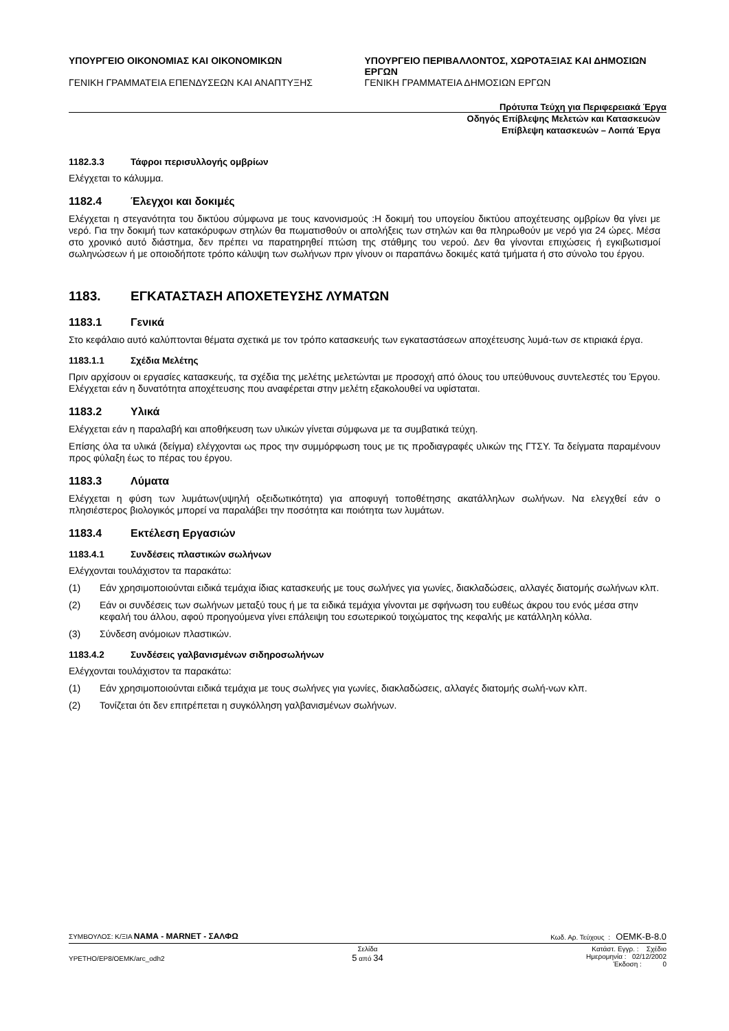ΥΠΟΥΡΓΕΙΟ ΟΙΚΟΝΟΜΙΑΣ ΚΑΙ ΟΙΚΟΝΟΜΙΚΩΝ
ΓΕΝΙΚΗ ΓΡΑΜΜΑΤΕΙΑ ΕΠΕΝΔΥΣΕΩΝ ΚΑΙ ΑΝΑΠΤΥΞΗΣ
ΥΠΟΥΡΓΕΙΟ ΠΕΡΙΒΑΛΛΟΝΤΟΣ, ΧΩΡΟΤΑΞΙΑΣ ΚΑΙ ΔΗΜΟΣΙΩΝ ΕΡΓΩΝ
ΓΕΝΙΚΗ ΓΡΑΜΜΑΤΕΙΑ ΔΗΜΟΣΙΩΝ ΕΡΓΩΝ
Πρότυπα Τεύχη για Περιφερειακά Έργα
Οδηγός Επίβλεψης Μελετών και Κατασκευών
Επίβλεψη κατασκευών – Λοιπά Έργα
1182.3.3 Τάφροι περισυλλογής ομβρίων
Ελέγχεται το κάλυμμα.
1182.4 Έλεγχοι και δοκιμές
Ελέγχεται η στεγανότητα του δικτύου σύμφωνα με τους κανονισμούς :Η δοκιμή του υπογείου δικτύου αποχέτευσης ομβρίων θα γίνει με νερό. Για την δοκιμή των κατακόρυφων στηλών θα πωματισθούν οι απολήξεις των στηλών και θα πληρωθούν με νερό για 24 ώρες. Μέσα στο χρονικό αυτό διάστημα, δεν πρέπει να παρατηρηθεί πτώση της στάθμης του νερού. Δεν θα γίνονται επιχώσεις ή εγκιβωτισμοί σωληνώσεων ή με οποιοδήποτε τρόπο κάλυψη των σωλήνων πριν γίνουν οι παραπάνω δοκιμές κατά τμήματα ή στο σύνολο του έργου.
1183. ΕΓΚΑΤΑΣΤΑΣΗ ΑΠΟΧΕΤΕΥΣΗΣ ΛΥΜΑΤΩΝ
1183.1 Γενικά
Στο κεφάλαιο αυτό καλύπτονται θέματα σχετικά με τον τρόπο κατασκευής των εγκαταστάσεων αποχέτευσης λυμά-των σε κτιριακά έργα.
1183.1.1 Σχέδια Μελέτης
Πριν αρχίσουν οι εργασίες κατασκευής, τα σχέδια της μελέτης μελετώνται με προσοχή από όλους του υπεύθυνους συντελεστές του Έργου. Ελέγχεται εάν η δυνατότητα αποχέτευσης που αναφέρεται στην μελέτη εξακολουθεί να υφίσταται.
1183.2 Υλικά
Ελέγχεται εάν η παραλαβή και αποθήκευση των υλικών γίνεται σύμφωνα με τα συμβατικά τεύχη.
Επίσης όλα τα υλικά (δείγμα) ελέγχονται ως προς την συμμόρφωση τους με τις προδιαγραφές υλικών της ΓΤΣΥ. Τα δείγματα παραμένουν προς φύλαξη έως το πέρας του έργου.
1183.3 Λύματα
Ελέγχεται η φύση των λυμάτων(υψηλή οξειδωτικότητα) για αποφυγή τοποθέτησης ακατάλληλων σωλήνων. Να ελεγχθεί εάν ο πλησιέστερος βιολογικός μπορεί να παραλάβει την ποσότητα και ποιότητα των λυμάτων.
1183.4 Εκτέλεση Εργασιών
1183.4.1 Συνδέσεις πλαστικών σωλήνων
Ελέγχονται τουλάχιστον τα παρακάτω:
(1) Εάν χρησιμοποιούνται ειδικά τεμάχια ίδιας κατασκευής με τους σωλήνες για γωνίες, διακλαδώσεις, αλλαγές διατομής σωλήνων κλπ.
(2) Εάν οι συνδέσεις των σωλήνων μεταξύ τους ή με τα ειδικά τεμάχια γίνονται με σφήνωση του ευθέως άκρου του ενός μέσα στην κεφαλή του άλλου, αφού προηγούμενα γίνει επάλειψη του εσωτερικού τοιχώματος της κεφαλής με κατάλληλη κόλλα.
(3) Σύνδεση ανόμοιων πλαστικών.
1183.4.2 Συνδέσεις γαλβανισμένων σιδηροσωλήνων
Ελέγχονται τουλάχιστον τα παρακάτω:
(1) Εάν χρησιμοποιούνται ειδικά τεμάχια με τους σωλήνες για γωνίες, διακλαδώσεις, αλλαγές διατομής σωλή-νων κλπ.
(2) Τονίζεται ότι δεν επιτρέπεται η συγκόλληση γαλβανισμένων σωλήνων.
ΣΥΜΒΟΥΛΟΣ: Κ/ΞΙΑ ΝΑΜΑ - MARNET - ΣΑΛΦΩ Κωδ. Αρ. Τεύχους : OEMK-B-8.0
YPETHO/EP8/OEMK/arc_odh2 Σελίδα
5 από 34 Κατάστ. Εγγρ. : Σχέδιο
Ημερομηνία : 02/12/2002
Έκδοση : 0